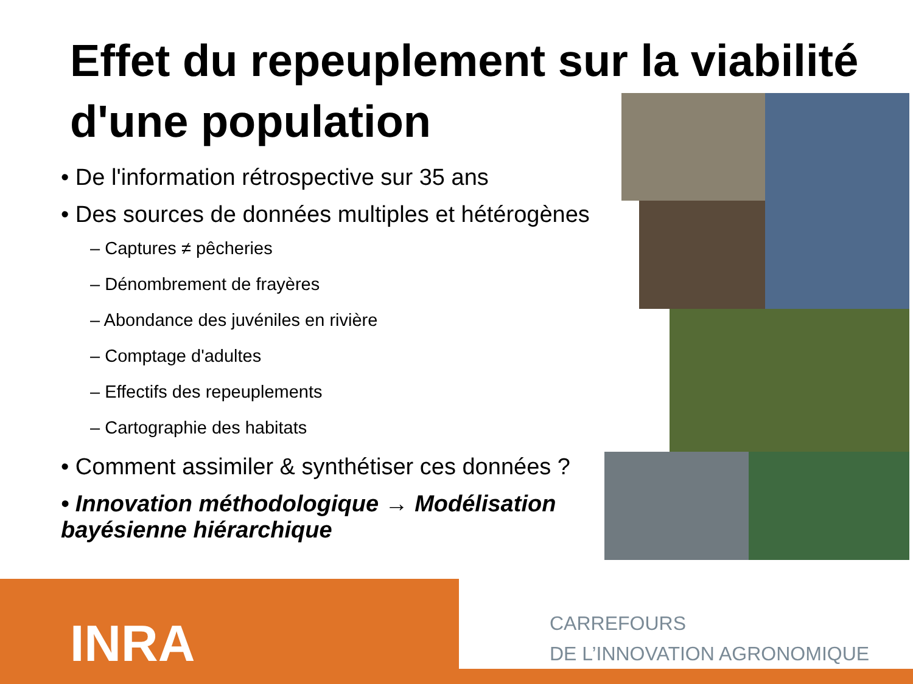Effet du repeuplement sur la viabilité d'une population
• De l'information rétrospective sur 35 ans
• Des sources de données multiples et hétérogènes
– Captures ≠ pêcheries
– Dénombrement de frayères
– Abondance des juvéniles en rivière
– Comptage d'adultes
– Effectifs des repeuplements
– Cartographie des habitats
• Comment assimiler & synthétiser ces données ?
• Innovation méthodologique → Modélisation bayésienne hiérarchique
INRA
CARREFOURS
DE L’INNOVATION AGRONOMIQUE